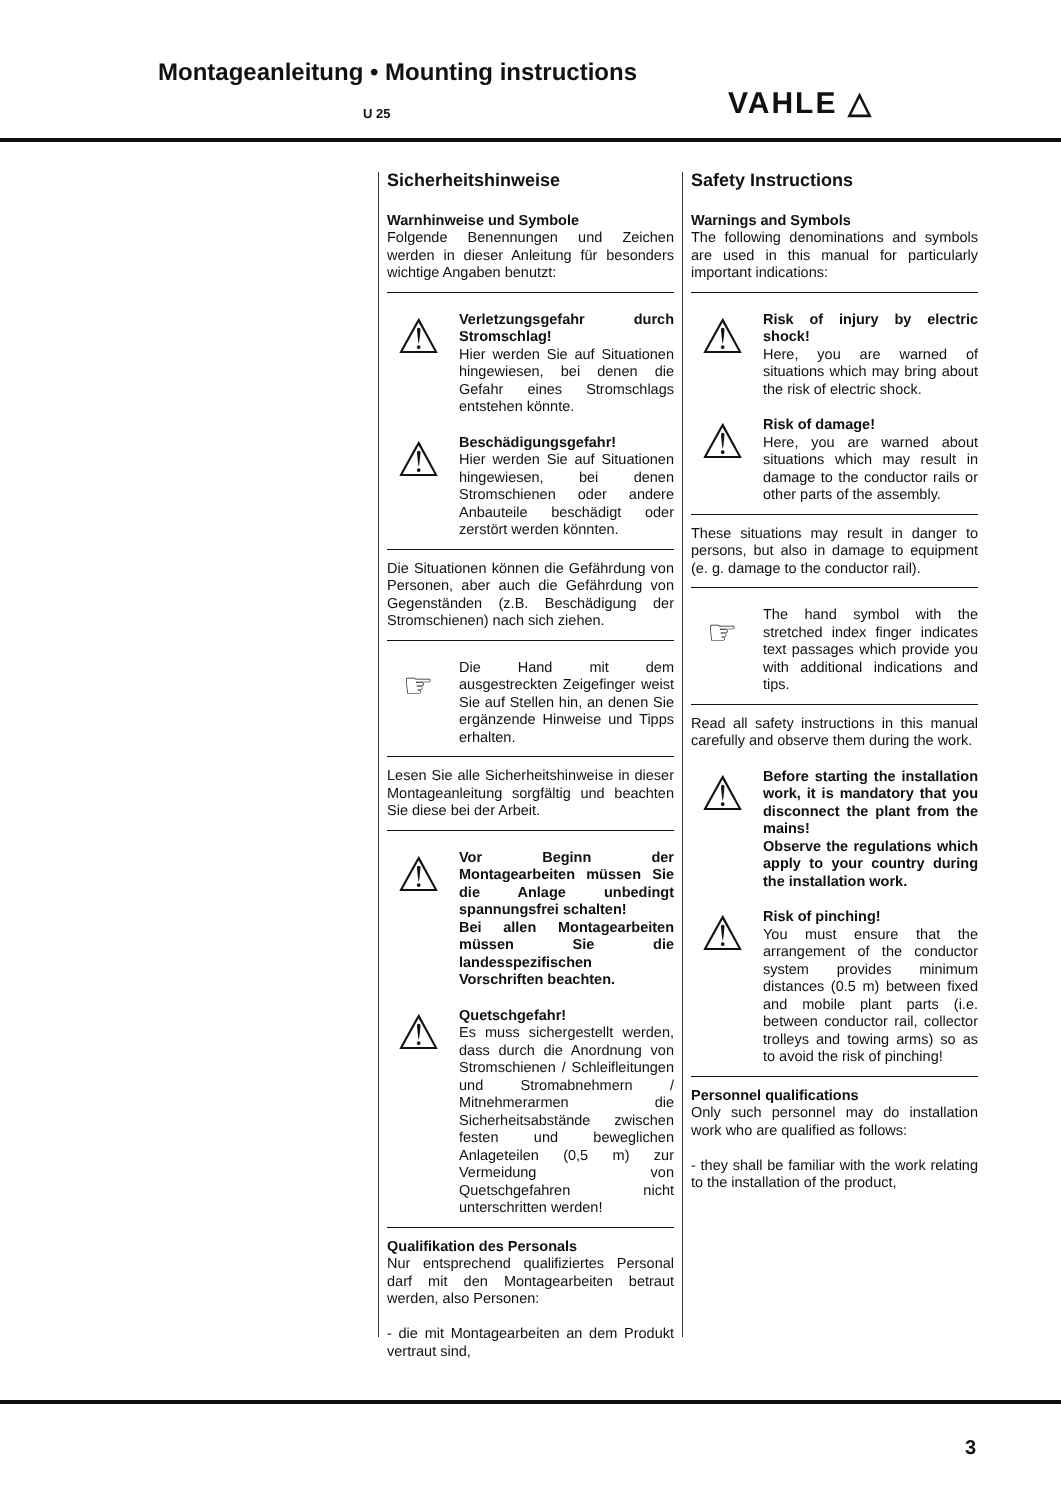Montageanleitung • Mounting instructions
U 25 VAHLE △
Sicherheitshinweise
Warnhinweise und Symbole
Folgende Benennungen und Zeichen werden in dieser Anleitung für besonders wichtige Angaben benutzt:
⚠
Verletzungsgefahr durch Stromschlag!
Hier werden Sie auf Situationen hingewiesen, bei denen die Gefahr eines Stromschlags entstehen könnte.
⚠
Beschädigungsgefahr!
Hier werden Sie auf Situationen hingewiesen, bei denen Stromschienen oder andere Anbauteile beschädigt oder zerstört werden könnten.
Die Situationen können die Gefährdung von Personen, aber auch die Gefährdung von Gegenständen (z.B. Beschädigung der Stromschienen) nach sich ziehen.
☞
Die Hand mit dem ausgestreckten Zeigefinger weist Sie auf Stellen hin, an denen Sie ergänzende Hinweise und Tipps erhalten.
Lesen Sie alle Sicherheitshinweise in dieser Montageanleitung sorgfältig und beachten Sie diese bei der Arbeit.
⚠
Vor Beginn der Montagearbeiten müssen Sie die Anlage unbedingt spannungsfrei schalten!
Bei allen Montagearbeiten müssen Sie die landesspezifischen Vorschriften beachten.
⚠
Quetschgefahr!
Es muss sichergestellt werden, dass durch die Anordnung von Stromschienen / Schleifleitungen und Stromabnehmern / Mitnehmerarmen die Sicherheitsabstände zwischen festen und beweglichen Anlageteilen (0,5 m) zur Vermeidung von Quetschgefahren nicht unterschritten werden!
Qualifikation des Personals
Nur entsprechend qualifiziertes Personal darf mit den Montagearbeiten betraut werden, also Personen:
- die mit Montagearbeiten an dem Produkt vertraut sind,
Safety Instructions
Warnings and Symbols
The following denominations and symbols are used in this manual for particularly important indications:
⚠
Risk of injury by electric shock!
Here, you are warned of situations which may bring about the risk of electric shock.
⚠
Risk of damage!
Here, you are warned about situations which may result in damage to the conductor rails or other parts of the assembly.
These situations may result in danger to persons, but also in damage to equipment (e. g. damage to the conductor rail).
☞
The hand symbol with the stretched index finger indicates text passages which provide you with additional indications and tips.
Read all safety instructions in this manual carefully and observe them during the work.
⚠
Before starting the installation work, it is mandatory that you disconnect the plant from the mains!
Observe the regulations which apply to your country during the installation work.
⚠
Risk of pinching!
You must ensure that the arrangement of the conductor system provides minimum distances (0.5 m) between fixed and mobile plant parts (i.e. between conductor rail, collector trolleys and towing arms) so as to avoid the risk of pinching!
Personnel qualifications
Only such personnel may do installation work who are qualified as follows:
- they shall be familiar with the work relating to the installation of the product,
3